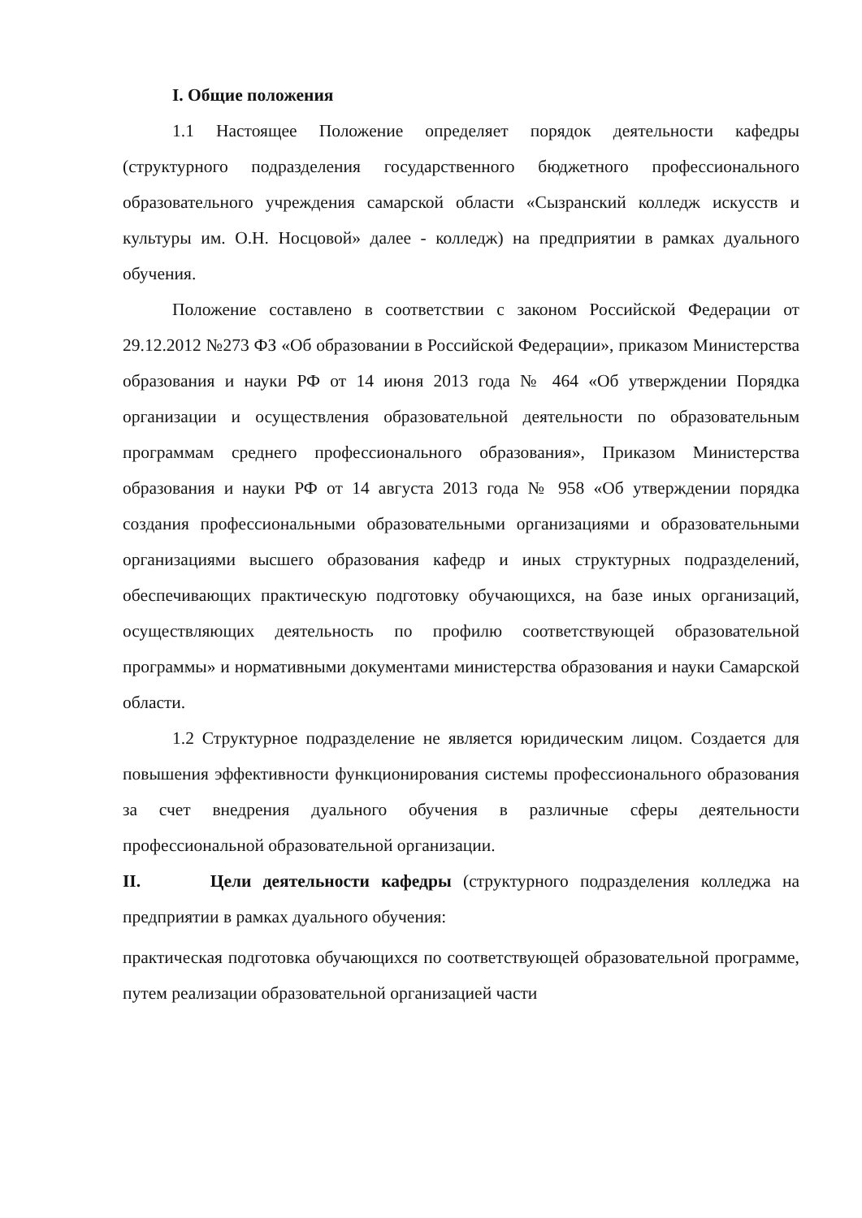I. Общие положения
1.1 Настоящее Положение определяет порядок деятельности кафедры (структурного подразделения государственного бюджетного профессионального образовательного учреждения самарской области «Сызранский колледж искусств и культуры им. О.Н. Носцовой» далее - колледж) на предприятии в рамках дуального обучения.
Положение составлено в соответствии с законом Российской Федерации от 29.12.2012 №273 ФЗ «Об образовании в Российской Федерации», приказом Министерства образования и науки РФ от 14 июня 2013 года № 464 «Об утверждении Порядка организации и осуществления образовательной деятельности по образовательным программам среднего профессионального образования», Приказом Министерства образования и науки РФ от 14 августа 2013 года № 958 «Об утверждении порядка создания профессиональными образовательными организациями и образовательными организациями высшего образования кафедр и иных структурных подразделений, обеспечивающих практическую подготовку обучающихся, на базе иных организаций, осуществляющих деятельность по профилю соответствующей образовательной программы» и нормативными документами министерства образования и науки Самарской области.
1.2 Структурное подразделение не является юридическим лицом. Создается для повышения эффективности функционирования системы профессионального образования за счет внедрения дуального обучения в различные сферы деятельности профессиональной образовательной организации.
II. Цели деятельности кафедры (структурного подразделения колледжа на предприятии в рамках дуального обучения:
практическая подготовка обучающихся по соответствующей образовательной программе, путем реализации образовательной организацией части